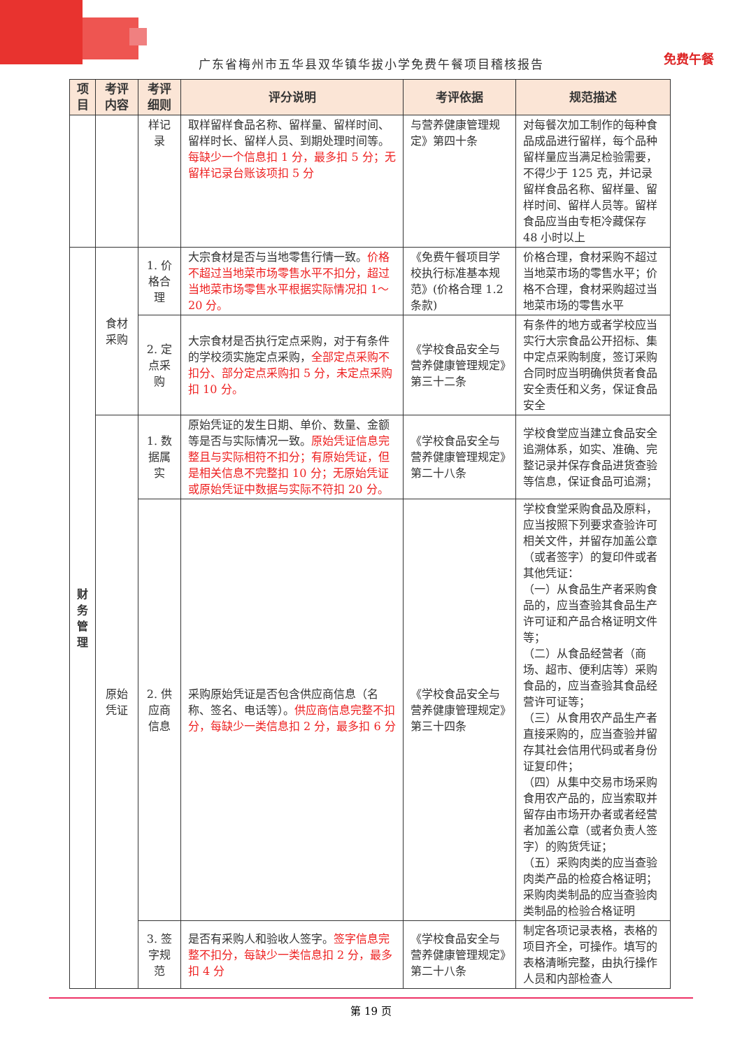免费午餐
广东省梅州市五华县双华镇华拔小学免费午餐项目稽核报告
| 项目 | 考评内容 | 考评细则 | 评分说明 | 考评依据 | 规范描述 |
| --- | --- | --- | --- | --- | --- |
| | | 样记录 | 取样留样食品名称、留样量、留样时间、留样时长、留样人员、到期处理时间等。 每缺少一个信息扣 1 分，最多扣 5 分；无留样记录台账该项扣 5 分 | 与营养健康管理规定》第四十条 | 对每餐次加工制作的每种食品成品进行留样，每个品种留样量应当满足检验需要，不得少于 125 克，并记录留样食品名称、留样量、留样时间、留样人员等。留样食品应当由专柜冷藏保存 48 小时以上 |
| 财务管理 | 食材采购 | 1. 价格合理 | 大宗食材是否与当地零售行情一致。 价格不超过当地菜市场零售水平不扣分，超过当地菜市场零售水平根据实际情况扣 1～20 分。 | 《免费午餐项目学校执行标准基本规范》(价格合理 1.2 条款) | 价格合理，食材采购不超过当地菜市场的零售水平；价格不合理，食材采购超过当地菜市场的零售水平 |
| | | 2. 定点采购 | 大宗食材是否执行定点采购，对于有条件的学校须实施定点采购， 全部定点采购不扣分、部分定点采购扣 5 分，未定点采购扣 10 分。 | 《学校食品安全与营养健康管理规定》第三十二条 | 有条件的地方或者学校应当实行大宗食品公开招标、集中定点采购制度，签订采购合同时应当明确供货者食品安全责任和义务，保证食品安全 |
| | 原始凭证 | 1. 数据属实 | 原始凭证的发生日期、单价、数量、金额等是否与实际情况一致。 原始凭证信息完整且与实际相符不扣分；有原始凭证，但是相关信息不完整扣 10 分；无原始凭证或原始凭证中数据与实际不符扣 20 分。 | 《学校食品安全与营养健康管理规定》第二十八条 | 学校食堂应当建立食品安全追溯体系，如实、准确、完整记录并保存食品进货查验等信息，保证食品可追溯； |
| | | 2. 供应商信息 | 采购原始凭证是否包含供应商信息（名称、签名、电话等）。 供应商信息完整不扣分，每缺少一类信息扣 2 分，最多扣 6 分 | 《学校食品安全与营养健康管理规定》第三十四条 | 学校食堂采购食品及原料，应当按照下列要求查验许可相关文件，并留存加盖公章（或者签字）的复印件或者其他凭证： （一）从食品生产者采购食品的，应当查验其食品生产许可证和产品合格证明文件等； （二）从食品经营者（商场、超市、便利店等）采购食品的，应当查验其食品经营许可证等； （三）从食用农产品生产者直接采购的，应当查验并留存其社会信用代码或者身份证复印件； （四）从集中交易市场采购食用农产品的，应当索取并留存由市场开办者或者经营者加盖公章（或者负责人签字）的购货凭证； （五）采购肉类的应当查验肉类产品的检疫合格证明；采购肉类制品的应当查验肉类制品的检验合格证明 |
| | | 3. 签字规范 | 是否有采购人和验收人签字。 签字信息完整不扣分，每缺少一类信息扣 2 分，最多扣 4 分 | 《学校食品安全与营养健康管理规定》第二十八条 | 制定各项记录表格，表格的项目齐全，可操作。填写的表格清晰完整，由执行操作人员和内部检查人 |
第 19 页